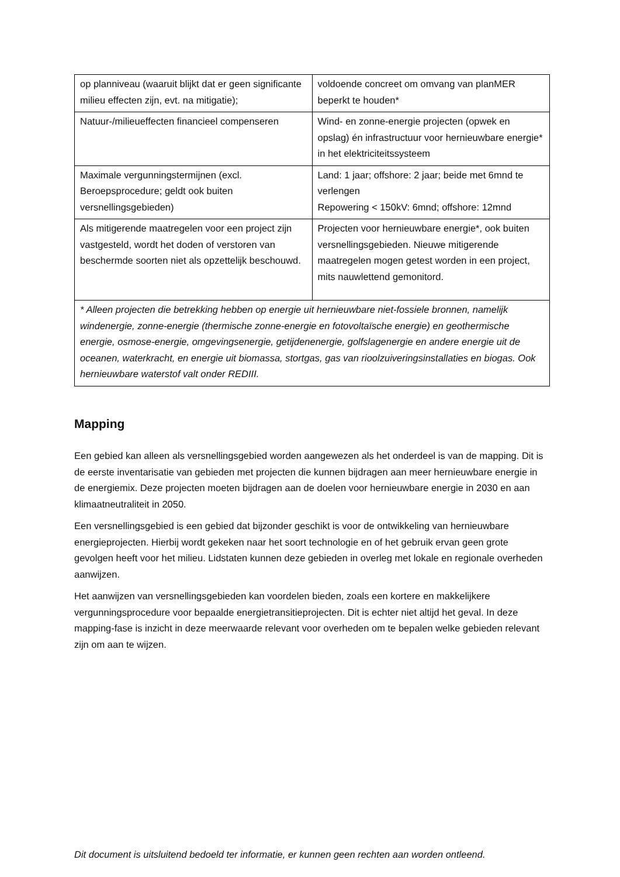| op planniveau (waaruit blijkt dat er geen significante milieu effecten zijn, evt. na mitigatie); | voldoende concreet om omvang van planMER beperkt te houden* |
| Natuur-/milieueffecten financieel compenseren | Wind- en zonne-energie projecten (opwek en opslag) én infrastructuur voor hernieuwbare energie* in het elektriciteitssysteem |
| Maximale vergunningstermijnen (excl. Beroepsprocedure; geldt ook buiten versnellingsgebieden) | Land: 1 jaar; offshore: 2 jaar; beide met 6mnd te verlengen Repowering < 150kV: 6mnd; offshore: 12mnd |
| Als mitigerende maatregelen voor een project zijn vastgesteld, wordt het doden of verstoren van beschermde soorten niet als opzettelijk beschouwd. | Projecten voor hernieuwbare energie*, ook buiten versnellingsgebieden. Nieuwe mitigerende maatregelen mogen getest worden in een project, mits nauwlettend gemonitord. |
| * Alleen projecten die betrekking hebben op energie uit hernieuwbare niet-fossiele bronnen, namelijk windenergie, zonne-energie (thermische zonne-energie en fotovoltaïsche energie) en geothermische energie, osmose-energie, omgevingsenergie, getijdenenergie, golfslagenergie en andere energie uit de oceanen, waterkracht, en energie uit biomassa, stortgas, gas van rioolzuiveringsinstallaties en biogas. Ook hernieuwbare waterstof valt onder REDIII. | |
Mapping
Een gebied kan alleen als versnellingsgebied worden aangewezen als het onderdeel is van de mapping. Dit is de eerste inventarisatie van gebieden met projecten die kunnen bijdragen aan meer hernieuwbare energie in de energiemix. Deze projecten moeten bijdragen aan de doelen voor hernieuwbare energie in 2030 en aan klimaatneutraliteit in 2050.
Een versnellingsgebied is een gebied dat bijzonder geschikt is voor de ontwikkeling van hernieuwbare energieprojecten. Hierbij wordt gekeken naar het soort technologie en of het gebruik ervan geen grote gevolgen heeft voor het milieu. Lidstaten kunnen deze gebieden in overleg met lokale en regionale overheden aanwijzen.
Het aanwijzen van versnellingsgebieden kan voordelen bieden, zoals een kortere en makkelijkere vergunningsprocedure voor bepaalde energietransitieprojecten. Dit is echter niet altijd het geval. In deze mapping-fase is inzicht in deze meerwaarde relevant voor overheden om te bepalen welke gebieden relevant zijn om aan te wijzen.
Dit document is uitsluitend bedoeld ter informatie, er kunnen geen rechten aan worden ontleend.